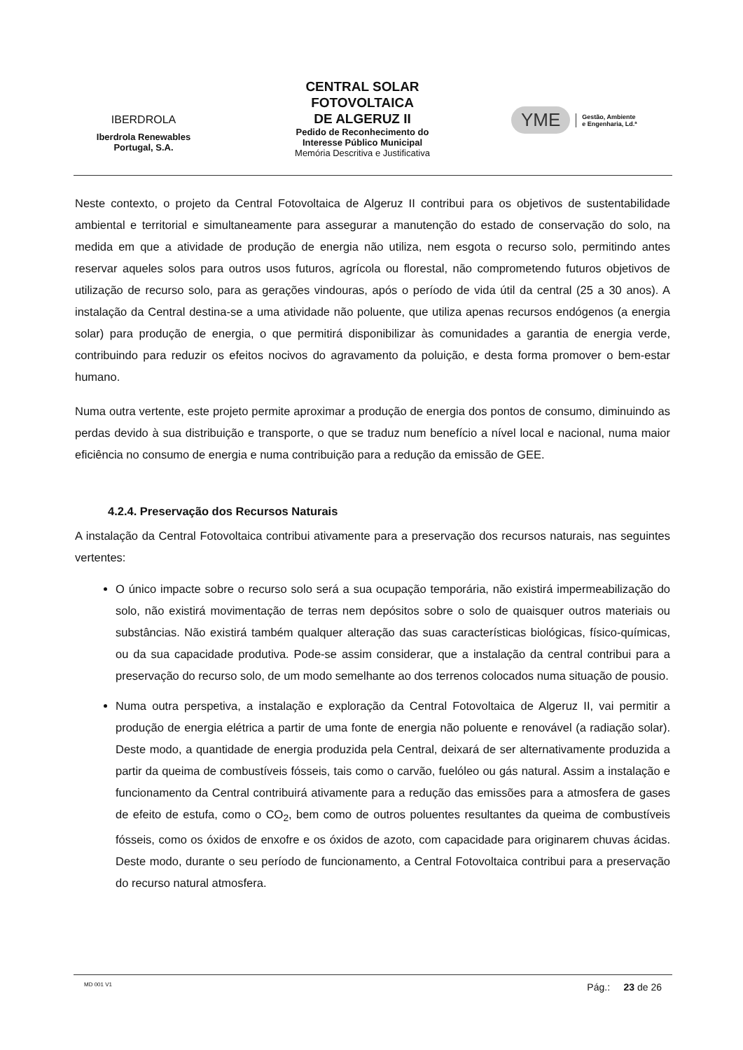IBERDROLA
Iberdrola Renewables
Portugal, S.A.
CENTRAL SOLAR
FOTOVOLTAICA
DE ALGERUZ II
Pedido de Reconhecimento do
Interesse Público Municipal
Memória Descritiva e Justificativa
YME Gestão, Ambiente
e Engenharia, Ld.ª
Neste contexto, o projeto da Central Fotovoltaica de Algeruz II contribui para os objetivos de sustentabilidade ambiental e territorial e simultaneamente para assegurar a manutenção do estado de conservação do solo, na medida em que a atividade de produção de energia não utiliza, nem esgota o recurso solo, permitindo antes reservar aqueles solos para outros usos futuros, agrícola ou florestal, não comprometendo futuros objetivos de utilização de recurso solo, para as gerações vindouras, após o período de vida útil da central (25 a 30 anos). A instalação da Central destina-se a uma atividade não poluente, que utiliza apenas recursos endógenos (a energia solar) para produção de energia, o que permitirá disponibilizar às comunidades a garantia de energia verde, contribuindo para reduzir os efeitos nocivos do agravamento da poluição, e desta forma promover o bem-estar humano.
Numa outra vertente, este projeto permite aproximar a produção de energia dos pontos de consumo, diminuindo as perdas devido à sua distribuição e transporte, o que se traduz num benefício a nível local e nacional, numa maior eficiência no consumo de energia e numa contribuição para a redução da emissão de GEE.
4.2.4. Preservação dos Recursos Naturais
A instalação da Central Fotovoltaica contribui ativamente para a preservação dos recursos naturais, nas seguintes vertentes:
O único impacte sobre o recurso solo será a sua ocupação temporária, não existirá impermeabilização do solo, não existirá movimentação de terras nem depósitos sobre o solo de quaisquer outros materiais ou substâncias. Não existirá também qualquer alteração das suas características biológicas, físico-químicas, ou da sua capacidade produtiva. Pode-se assim considerar, que a instalação da central contribui para a preservação do recurso solo, de um modo semelhante ao dos terrenos colocados numa situação de pousio.
Numa outra perspetiva, a instalação e exploração da Central Fotovoltaica de Algeruz II, vai permitir a produção de energia elétrica a partir de uma fonte de energia não poluente e renovável (a radiação solar). Deste modo, a quantidade de energia produzida pela Central, deixará de ser alternativamente produzida a partir da queima de combustíveis fósseis, tais como o carvão, fuelóleo ou gás natural. Assim a instalação e funcionamento da Central contribuirá ativamente para a redução das emissões para a atmosfera de gases de efeito de estufa, como o CO<sub>2</sub>, bem como de outros poluentes resultantes da queima de combustíveis fósseis, como os óxidos de enxofre e os óxidos de azoto, com capacidade para originarem chuvas ácidas. Deste modo, durante o seu período de funcionamento, a Central Fotovoltaica contribui para a preservação do recurso natural atmosfera.
MD 001 V1 Pág.: 23 de 26